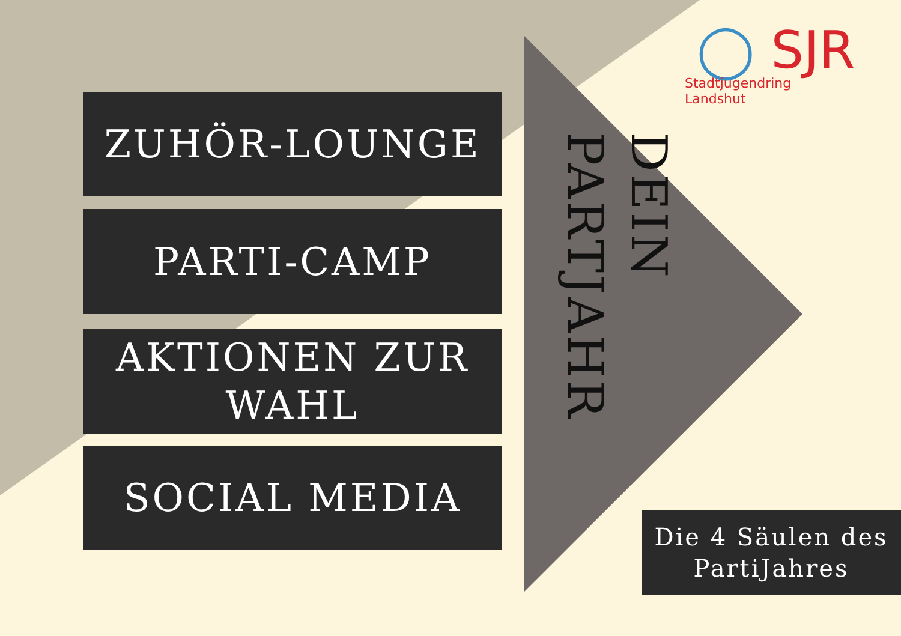◯ SJR
Stadtjugendring
Landshut
ZUHÖR-LOUNGE
PARTI-CAMP
AKTIONEN ZUR
WAHL
SOCIAL MEDIA
DEIN
PARTJAHR
Die 4 Säulen des
PartiJahres